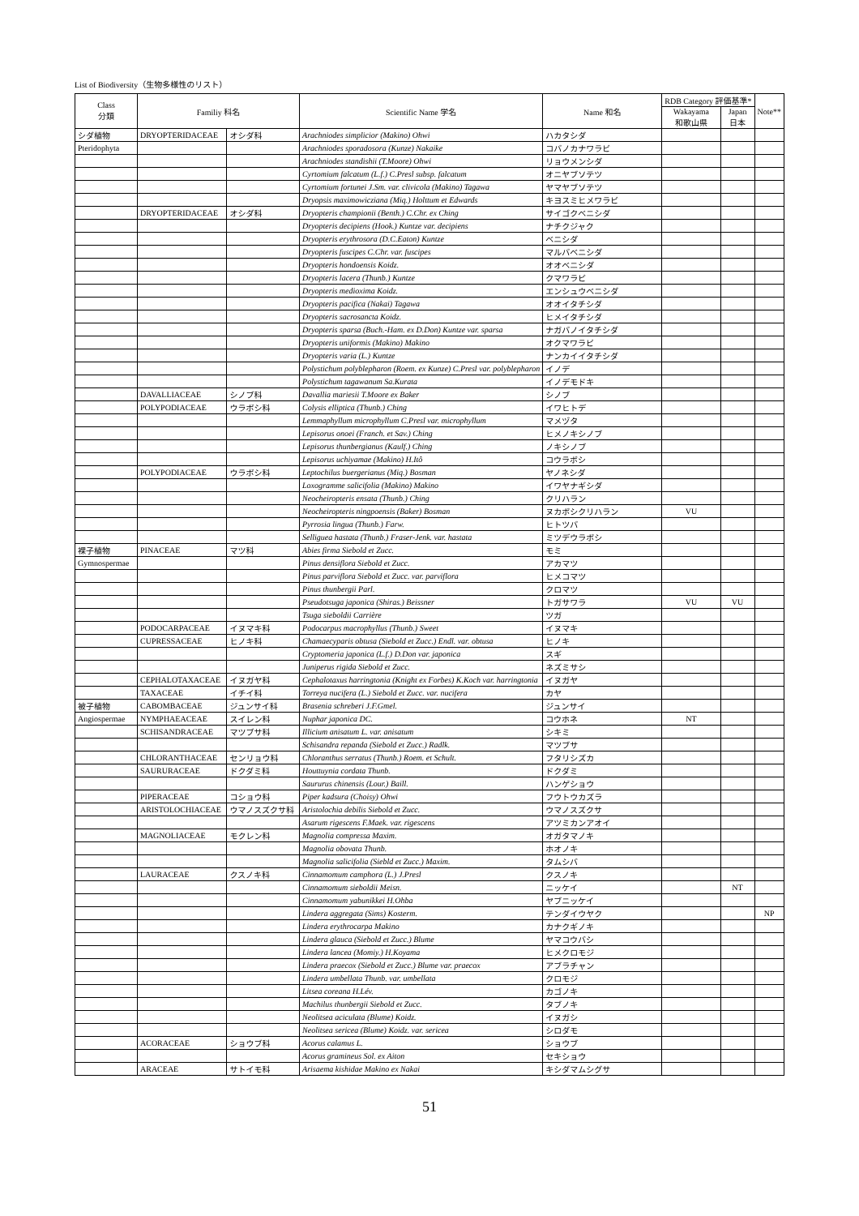List of Biodiversity（生物多様性のリスト）
| Class 分類 | Familiy 科名 | | Scientific Name 学名 | Name 和名 | RDB Category 評価基準* | | Note** |
| --- | --- | --- | --- | --- | --- | --- | --- |
| | | | | | Wakayama 和歌山県 | Japan 日本 | |
| シダ植物 | DRYOPTERIDACEAE | オシダ科 | Arachniodes simplicior (Makino) Ohwi | ハカタシダ | | | |
| Pteridophyta | | | Arachniodes sporadosora (Kunze) Nakaike | コバノカナワラビ | | | |
| | | | Arachniodes standishii (T.Moore) Ohwi | リョウメンシダ | | | |
| | | | Cyrtomium falcatum (L.f.) C.Presl subsp. falcatum | オニヤブソテツ | | | |
| | | | Cyrtomium fortunei J.Sm. var. clivicola (Makino) Tagawa | ヤマヤブソテツ | | | |
| | | | Dryopsis maximowicziana (Miq.) Holttum et Edwards | キヨスミヒメワラビ | | | |
| | DRYOPTERIDACEAE | オシダ科 | Dryopteris championii (Benth.) C.Chr. ex Ching | サイゴクベニシダ | | | |
| | | | Dryopteris decipiens (Hook.) Kuntze var. decipiens | ナチクジャク | | | |
| | | | Dryopteris erythrosora (D.C.Eaton) Kuntze | ベニシダ | | | |
| | | | Dryopteris fuscipes C.Chr. var. fuscipes | マルバベニシダ | | | |
| | | | Dryopteris hondoensis Koidz. | オオベニシダ | | | |
| | | | Dryopteris lacera (Thunb.) Kuntze | クマワラビ | | | |
| | | | Dryopteris medioxima Koidz. | エンシュウベニシダ | | | |
| | | | Dryopteris pacifica (Nakai) Tagawa | オオイタチシダ | | | |
| | | | Dryopteris sacrosancta Koidz. | ヒメイタチシダ | | | |
| | | | Dryopteris sparsa (Buch.-Ham. ex D.Don) Kuntze var. sparsa | ナガバノイタチシダ | | | |
| | | | Dryopteris uniformis (Makino) Makino | オクマワラビ | | | |
| | | | Dryopteris varia (L.) Kuntze | ナンカイイタチシダ | | | |
| | | | Polystichum polyblepharon (Roem. ex Kunze) C.Presl var. polyblepharon | イノデ | | | |
| | | | Polystichum tagawanum Sa.Kurata | イノデモドキ | | | |
| | DAVALLIACEAE | シノブ科 | Davallia mariesii T.Moore ex Baker | シノブ | | | |
| | POLYPODIACEAE | ウラボシ科 | Colysis elliptica (Thunb.) Ching | イワヒトデ | | | |
| | | | Lemmaphyllum microphyllum C.Presl var. microphyllum | マメヅタ | | | |
| | | | Lepisorus onoei (Franch. et Sav.) Ching | ヒメノキシノブ | | | |
| | | | Lepisorus thunbergianus (Kaulf.) Ching | ノキシノブ | | | |
| | | | Lepisorus uchiyamae (Makino) H.Itô | コウラボシ | | | |
| | POLYPODIACEAE | ウラボシ科 | Leptochilus buergerianus (Miq.) Bosman | ヤノネシダ | | | |
| | | | Loxogramme salicifolia (Makino) Makino | イワヤナギシダ | | | |
| | | | Neocheiropteris ensata (Thunb.) Ching | クリハラン | | | |
| | | | Neocheiropteris ningpoensis (Baker) Bosman | ヌカボシクリハラン | VU | | |
| | | | Pyrrosia lingua (Thunb.) Farw. | ヒトツバ | | | |
| | | | Selliguea hastata (Thunb.) Fraser-Jenk. var. hastata | ミツデウラボシ | | | |
| 裸子植物 | PINACEAE | マツ科 | Abies firma Siebold et Zucc. | モミ | | | |
| Gymnospermae | | | Pinus densiflora Siebold et Zucc. | アカマツ | | | |
| | | | Pinus parviflora Siebold et Zucc. var. parviflora | ヒメコマツ | | | |
| | | | Pinus thunbergii Parl. | クロマツ | | | |
| | | | Pseudotsuga japonica (Shiras.) Beissner | トガサワラ | VU | VU | |
| | | | Tsuga sieboldii Carrière | ツガ | | | |
| | PODOCARPACEAE | イヌマキ科 | Podocarpus macrophyllus (Thunb.) Sweet | イヌマキ | | | |
| | CUPRESSACEAE | ヒノキ科 | Chamaecyparis obtusa (Siebold et Zucc.) Endl. var. obtusa | ヒノキ | | | |
| | | | Cryptomeria japonica (L.f.) D.Don var. japonica | スギ | | | |
| | | | Juniperus rigida Siebold et Zucc. | ネズミサシ | | | |
| | CEPHALOTAXACEAE | イヌガヤ科 | Cephalotaxus harringtonia (Knight ex Forbes) K.Koch var. harringtonia | イヌガヤ | | | |
| | TAXACEAE | イチイ科 | Torreya nucifera (L.) Siebold et Zucc. var. nucifera | カヤ | | | |
| 被子植物 | CABOMBACEAE | ジュンサイ科 | Brasenia schreberi J.F.Gmel. | ジュンサイ | | | |
| Angiospermae | NYMPHAEACEAE | スイレン科 | Nuphar japonica DC. | コウホネ | NT | | |
| | SCHISANDRACEAE | マツブサ科 | Illicium anisatum L. var. anisatum | シキミ | | | |
| | | | Schisandra repanda (Siebold et Zucc.) Radlk. | マツブサ | | | |
| | CHLORANTHACEAE | センリョウ科 | Chloranthus serratus (Thunb.) Roem. et Schult. | フタリシズカ | | | |
| | SAURURACEAE | ドクダミ科 | Houttuynia cordata Thunb. | ドクダミ | | | |
| | | | Saururus chinensis (Lour.) Baill. | ハンゲショウ | | | |
| | PIPERACEAE | コショウ科 | Piper kadsura (Choisy) Ohwi | フウトウカズラ | | | |
| | ARISTOLOCHIACEAE | ウマノスズクサ科 | Aristolochia debilis Siebold et Zucc. | ウマノスズクサ | | | |
| | | | Asarum rigescens F.Maek. var. rigescens | アツミカンアオイ | | | |
| | MAGNOLIACEAE | モクレン科 | Magnolia compressa Maxim. | オガタマノキ | | | |
| | | | Magnolia obovata Thunb. | ホオノキ | | | |
| | | | Magnolia salicifolia (Siebld et Zucc.) Maxim. | タムシバ | | | |
| | LAURACEAE | クスノキ科 | Cinnamomum camphora (L.) J.Presl | クスノキ | | | |
| | | | Cinnamomum sieboldii Meisn. | ニッケイ | | NT | |
| | | | Cinnamomum yabunikkei H.Ohba | ヤブニッケイ | | | |
| | | | Lindera aggregata (Sims) Kosterm. | テンダイウヤク | | | NP |
| | | | Lindera erythrocarpa Makino | カナクギノキ | | | |
| | | | Lindera glauca (Siebold et Zucc.) Blume | ヤマコウバシ | | | |
| | | | Lindera lancea (Momiy.) H.Koyama | ヒメクロモジ | | | |
| | | | Lindera praecox (Siebold et Zucc.) Blume var. praecox | アブラチャン | | | |
| | | | Lindera umbellata Thunb. var. umbellata | クロモジ | | | |
| | | | Litsea coreana H.Lév. | カゴノキ | | | |
| | | | Machilus thunbergii Siebold et Zucc. | タブノキ | | | |
| | | | Neolitsea aciculata (Blume) Koidz. | イヌガシ | | | |
| | | | Neolitsea sericea (Blume) Koidz. var. sericea | シロダモ | | | |
| | ACORACEAE | ショウブ科 | Acorus calamus L. | ショウブ | | | |
| | | | Acorus gramineus Sol. ex Aiton | セキショウ | | | |
| | ARACEAE | サトイモ科 | Arisaema kishidae Makino ex Nakai | キシダマムシグサ | | | |
51